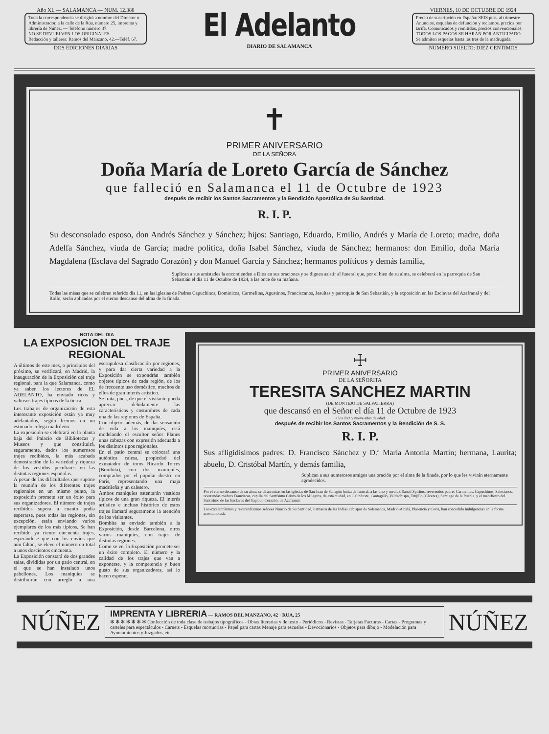Año XL — SALAMANCA — NUM. 12.388
Toda la correspondencia se dirigirá a nombre del Director o Administrador, a la calle de la Rúa, número 25, imprenta y librería de Núñez. — Teléfono número 37.
NO SE DEVUELVEN LOS ORIGINALES
Redacción y talleres: Ramos del Manzano, 42.—Teléf. 67.
DOS EDICIONES DIARIAS
El Adelanto
DIARIO DE SALAMANCA
VIERNES, 10 DE OCTUBRE DE 1924
Precio de suscripción en España: SEIS ptas. al trimestre
Anuncios, esquelas de defunción y reclamos, precios por tarifa. Comunicados y remitidos, precios convencionales.
TODOS LOS PAGOS SE HARAN POR ANTICIPADO
Se admiten esquelas hasta las tres de la madrugada.
NUMERO SUELTO: DIEZ CENTIMOS
✝
PRIMER ANIVERSARIO
DE LA SEÑORA
Doña María de Loreto García de Sánchez
que falleció en Salamanca el 11 de Octubre de 1923
después de recibir los Santos Sacramentos y la Bendición Apostólica de Su Santidad.
R. I. P.
Su desconsolado esposo, don Andrés Sánchez y Sánchez; hijos: Santiago, Eduardo, Emilio, Andrés y María de Loreto; madre, doña Adelfa Sánchez, viuda de García; madre política, doña Isabel Sánchez, viuda de Sánchez; hermanos: don Emilio, doña María Magdalena (Esclava del Sagrado Corazón) y don Manuel García y Sánchez; hermanos políticos y demás familia,
Suplican a sus amistades la encomienden a Dios en sus oraciones y se dignen asistir al funeral que, por el bien de su alma, se celebrará en la parroquia de San Sebastián el día 11 de Octubre de 1924, a las once de su mañana.
Todas las misas que se celebren referido día 11, en las iglesias de Padres Capuchinos, Dominicos, Carmelitas, Agustinos, Franciscanos, Jesuítas y parroquia de San Sebastián, y la exposición en las Esclavas del Azafranal y del Rollo, serán aplicadas por el eterno descanso del alma de la finada.
NOTA DEL DIA
LA EXPOSICION DEL TRAJE REGIONAL
A últimos de este mes, o principios del próximo, se verificará, en Madrid, la inauguración de la Exposición del traje regional, para la que Salamanca, como ya saben los lectores de EL ADELANTO, ha enviado ricos y valiosos trajes típicos de la tierra.
Los trabajos de organización de esta interesante exposición están ya muy adelantados, según leemos en un estimado colega madrileño.
La exposición se celebrará en la planta baja del Palacio de Bibliotecas y Museos y que constituirá, seguramente, dados los numerosos trajes recibidos, la más acabada demostración de la variedad y riqueza de los vestidos peculiares en las distintas regiones españolas.
A pesar de las dificultades que supone la reunión de los diferentes trajes regionales en un mismo punto, la exposición promete ser un éxito para sus organizadores. El número de trajes recibidos supera a cuanto podía esperarse, pues todas las regiones, sin excepción, están enviando varios ejemplares de los más típicos. Se han recibido ya ciento cincuenta trajes, esperándose que con los envíos que aún faltan, se eleve el número en total a unos doscientos cincuenta.
La Exposición constará de dos grandes salas, divididas por un patio central, en el que se han instalado unos pabellones. Los maniquíes se distribuirán con arreglo a una escrupulosa clasificación por regiones, y para dar cierta variedad a la Exposición se expondrán también objetos típicos de cada región, de los de frecuente uso doméstico, muchos de ellos de gran interés artístico.
Se trata, pues, de que el visitante pueda apreciar debidamente las características y costumbres de cada una de las regiones de España.
Con objeto, además, de dar sensación de vida a los maniquíes, está modelando el escultor señor Planes unas cabezas con expresión adecuada a los distintos tipos regionales.
En el patio central se colocará una auténtica calesa, propiedad del exmatador de toros Ricardo Torres (Bombita), con dos maniquíes, comprados por el popular diestro en París, representando una maja madrileña y un calesero.
Ambos maniquíes ostentarán vestidos típicos de una gran riqueza. El interés artístico e incluso histórico de estos trajes llamará seguramente la atención de los visitantes.
Bombita ha enviado también a la Exposición, desde Barcelona, otros varios maniquíes, con trajes de distintas regiones.
Como se ve, la Exposición promete ser un éxito completo. El número y la calidad de los trajes que van a exponerse, y la competencia y buen gusto de sus organizadores, así lo hacen esperar.
☩
PRIMER ANIVERSARIO
DE LA SEÑORITA
TERESITA SANCHEZ MARTIN
(DE MONTEJO DE SALVATIERRA)
que descansó en el Señor el día 11 de Octubre de 1923
a los diez y nueve años de edad
después de recibir los Santos Sacramentos y la Bendición de S. S.
R. I. P.
Sus afligidísimos padres: D. Francisco Sánchez y D.ª María Antonia Martín; hermana, Laurita; abuelo, D. Cristóbal Martín, y demás familia,
Suplican a sus numerosos amigos una oración por el alma de la finada, por lo que les vivirán eternamente agradecidos.
Por el eterno descanso de su alma, se dirán misas en las iglesias de San Juan de Sahagún (misa de funeral, a las diez y media), Sancti Spíritus, reverendos padres Carmelitas, Capuchinos, Salesianos, reverendas madres Franciscas, capilla del Santísimo Cristo de los Milagros, de esta ciudad, en Galinduste, Cantagallo, Valdeobispo, Trujillo (Cáceres), Santiago de la Puebla, y el manifiesto del Santísimo de las Esclavas del Sagrado Corazón, de Azafranal.
Los excelentísimos y reverendísimos señores Nuncio de Su Santidad, Patriarca de las Indias, Obispos de Salamanca, Madrid-Alcalá, Plasencia y Coria, han concedido indulgencias en la forma acostumbrada.
NÚÑEZ
IMPRENTA Y LIBRERIA — RAMOS DEL MANZANO, 42 · RUA, 25
✻ ✻ ✻ ✻ ✻ ✻ ✻ Confección de toda clase de trabajos tipográficos - Obras literarias y de texto - Periódicos - Revistas - Tarjetas Facturas - Cartas - Programas y carteles para espectáculos - Carnets - Esquelas mortuorias - Papel para cartas Menaje para escuelas - Devocionarios - Objetos para dibujo - Modelación para Ayuntamientos y Juzgados, etc.
NÚÑEZ